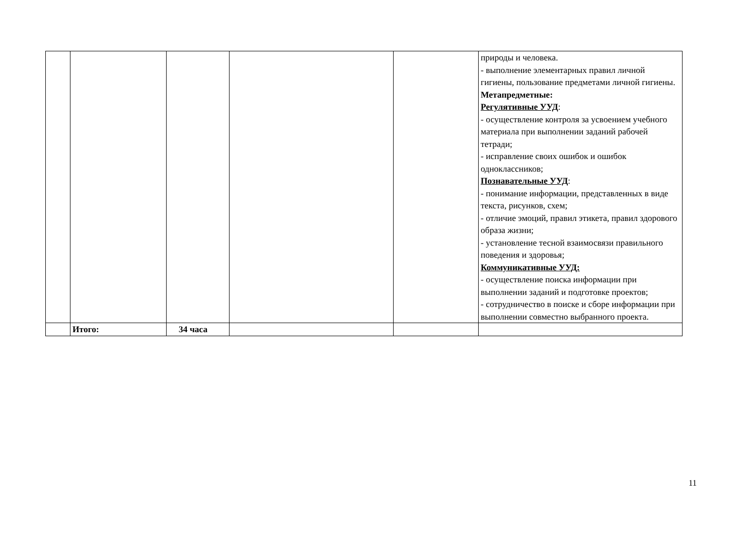| | | | | | природы и человека. - выполнение элементарных правил личной гигиены, пользование предметами личной гигиены. Метапредметные: Регулятивные УУД : - осуществление контроля за усвоением учебного материала при выполнении заданий рабочей тетради; - исправление своих ошибок и ошибок одноклассников; Познавательные УУД : - понимание информации, представленных в виде текста, рисунков, схем; - отличие эмоций, правил этикета, правил здорового образа жизни; - установление тесной взаимосвязи правильного поведения и здоровья; Коммуникативные УУД: - осуществление поиска информации при выполнении заданий и подготовке проектов; - сотрудничество в поиске и сборе информации при выполнении совместно выбранного проекта. |
| | Итого: | 34 часа | | | |
11